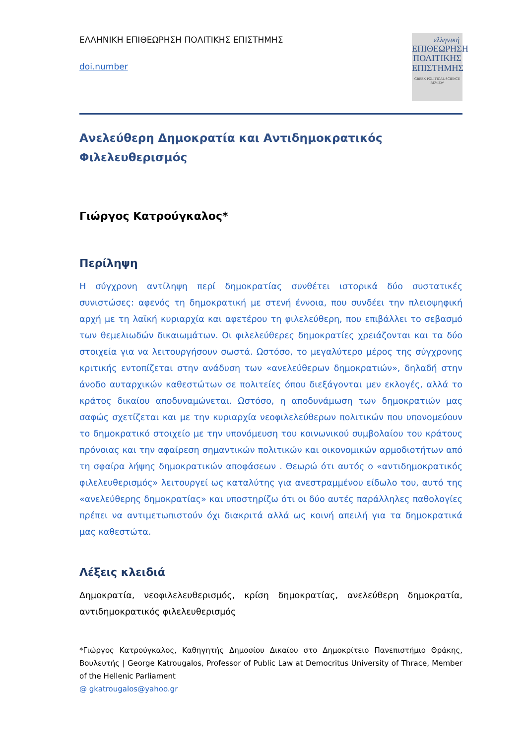ΕΛΛΗΝΙΚΗ ΕΠΙΘΕΩΡΗΣΗ ΠΟΛΙΤΙΚΗΣ ΕΠΙΣΤΗΜΗΣ
doi.number
ελληνική
ΕΠΙΘΕΩΡΗΣΗ
ΠΟΛΙΤΙΚΗΣ
ΕΠΙΣΤΗΜΗΣ
GREEK POLITICAL SCIENCE REVIEW
Ανελεύθερη Δημοκρατία και Αντιδημοκρατικός Φιλελευθερισμός
Γιώργος Κατρούγκαλος*
Περίληψη
Η σύγχρονη αντίληψη περί δημοκρατίας συνθέτει ιστορικά δύο συστατικές συνιστώσες: αφενός τη δημοκρατική με στενή έννοια, που συνδέει την πλειοψηφική αρχή με τη λαϊκή κυριαρχία και αφετέρου τη φιλελεύθερη, που επιβάλλει το σεβασμό των θεμελιωδών δικαιωμάτων. Οι φιλελεύθερες δημοκρατίες χρειάζονται και τα δύο στοιχεία για να λειτουργήσουν σωστά. Ωστόσο, το μεγαλύτερο μέρος της σύγχρονης κριτικής εντοπίζεται στην ανάδυση των «ανελεύθερων δημοκρατιών», δηλαδή στην άνοδο αυταρχικών καθεστώτων σε πολιτείες όπου διεξάγονται μεν εκλογές, αλλά το κράτος δικαίου αποδυναμώνεται. Ωστόσο, η αποδυνάμωση των δημοκρατιών μας σαφώς σχετίζεται και με την κυριαρχία νεοφιλελεύθερων πολιτικών που υπονομεύουν το δημοκρατικό στοιχείο με την υπονόμευση του κοινωνικού συμβολαίου του κράτους πρόνοιας και την αφαίρεση σημαντικών πολιτικών και οικονομικών αρμοδιοτήτων από τη σφαίρα λήψης δημοκρατικών αποφάσεων . Θεωρώ ότι αυτός ο «αντιδημοκρατικός φιλελευθερισμός» λειτουργεί ως καταλύτης για ανεστραμμένου είδωλο του, αυτό της «ανελεύθερης δημοκρατίας» και υποστηρίζω ότι οι δύο αυτές παράλληλες παθολογίες πρέπει να αντιμετωπιστούν όχι διακριτά αλλά ως κοινή απειλή για τα δημοκρατικά μας καθεστώτα.
Λέξεις κλειδιά
Δημοκρατία, νεοφιλελευθερισμός, κρίση δημοκρατίας, ανελεύθερη δημοκρατία, αντιδημοκρατικός φιλελευθερισμός
*Γιώργος Κατρούγκαλος, Καθηγητής Δημοσίου Δικαίου στο Δημοκρίτειο Πανεπιστήμιο Θράκης, Βουλευτής | George Katrougalos, Professor of Public Law at Democritus University of Thrace, Member of the Hellenic Parliament
@ gkatrougalos@yahoo.gr